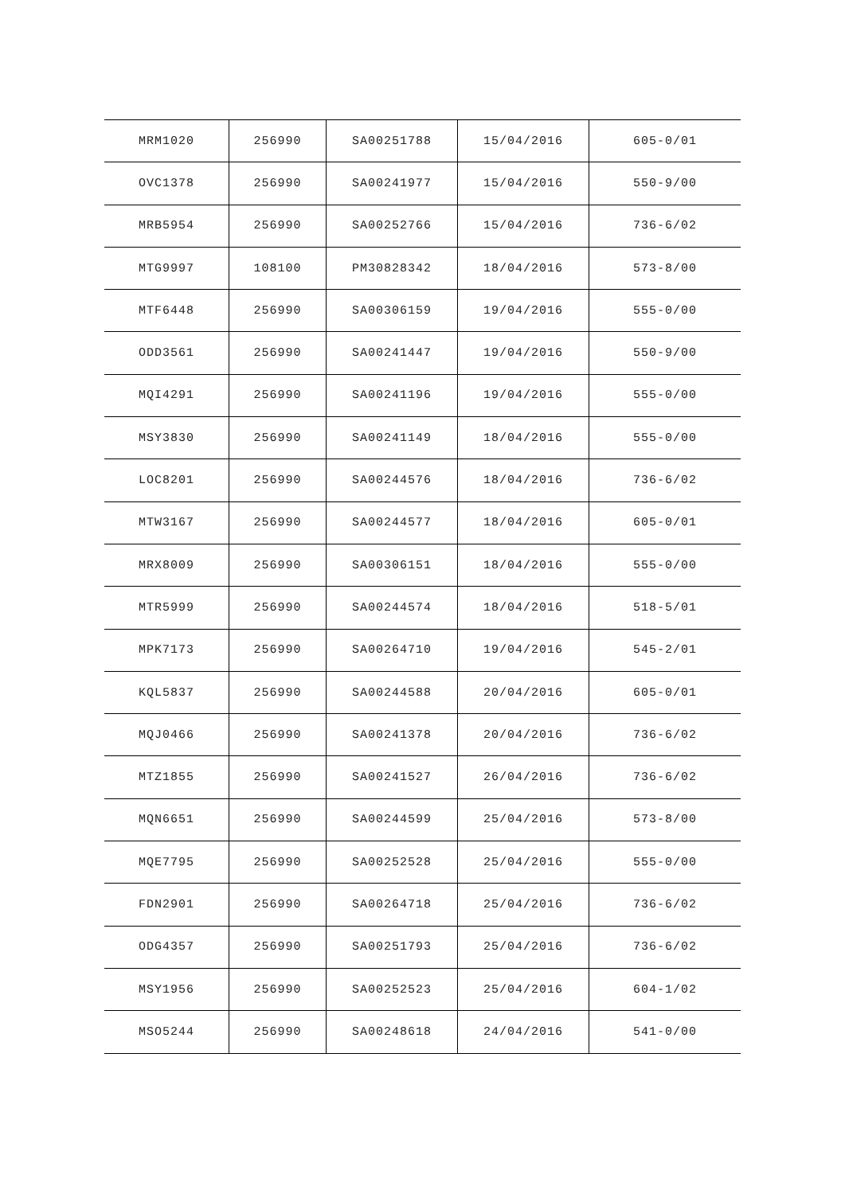| MRM1020 | 256990 | SA00251788 | 15/04/2016 | 605-0/01 |
| OVC1378 | 256990 | SA00241977 | 15/04/2016 | 550-9/00 |
| MRB5954 | 256990 | SA00252766 | 15/04/2016 | 736-6/02 |
| MTG9997 | 108100 | PM30828342 | 18/04/2016 | 573-8/00 |
| MTF6448 | 256990 | SA00306159 | 19/04/2016 | 555-0/00 |
| ODD3561 | 256990 | SA00241447 | 19/04/2016 | 550-9/00 |
| MQI4291 | 256990 | SA00241196 | 19/04/2016 | 555-0/00 |
| MSY3830 | 256990 | SA00241149 | 18/04/2016 | 555-0/00 |
| LOC8201 | 256990 | SA00244576 | 18/04/2016 | 736-6/02 |
| MTW3167 | 256990 | SA00244577 | 18/04/2016 | 605-0/01 |
| MRX8009 | 256990 | SA00306151 | 18/04/2016 | 555-0/00 |
| MTR5999 | 256990 | SA00244574 | 18/04/2016 | 518-5/01 |
| MPK7173 | 256990 | SA00264710 | 19/04/2016 | 545-2/01 |
| KQL5837 | 256990 | SA00244588 | 20/04/2016 | 605-0/01 |
| MQJ0466 | 256990 | SA00241378 | 20/04/2016 | 736-6/02 |
| MTZ1855 | 256990 | SA00241527 | 26/04/2016 | 736-6/02 |
| MQN6651 | 256990 | SA00244599 | 25/04/2016 | 573-8/00 |
| MQE7795 | 256990 | SA00252528 | 25/04/2016 | 555-0/00 |
| FDN2901 | 256990 | SA00264718 | 25/04/2016 | 736-6/02 |
| ODG4357 | 256990 | SA00251793 | 25/04/2016 | 736-6/02 |
| MSY1956 | 256990 | SA00252523 | 25/04/2016 | 604-1/02 |
| MSO5244 | 256990 | SA00248618 | 24/04/2016 | 541-0/00 |